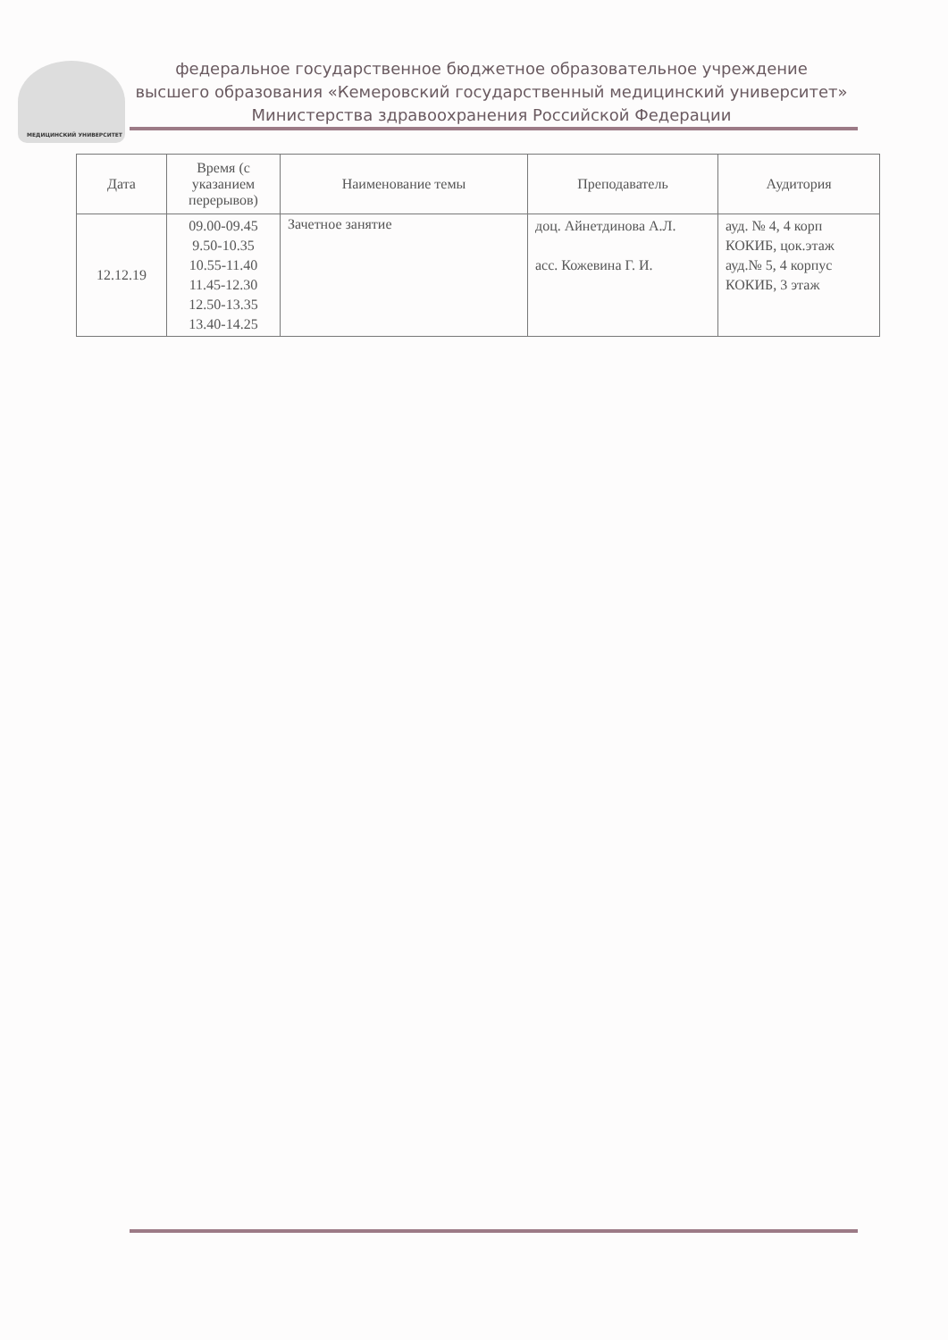МЕДИЦИНСКИЙ УНИВЕРСИТЕТ
федеральное государственное бюджетное образовательное учреждение
высшего образования «Кемеровский государственный медицинский университет»
Министерства здравоохранения Российской Федерации
| Дата | Время (с указанием перерывов) | Наименование темы | Преподаватель | Аудитория |
| --- | --- | --- | --- | --- |
| 12.12.19 | 09.00-09.45 9.50-10.35 10.55-11.40 11.45-12.30 12.50-13.35 13.40-14.25 | Зачетное занятие | доц. Айнетдинова А.Л. асс. Кожевина Г. И. | ауд. № 4, 4 корп КОКИБ, цок.этаж ауд.№ 5, 4 корпус КОКИБ, 3 этаж |